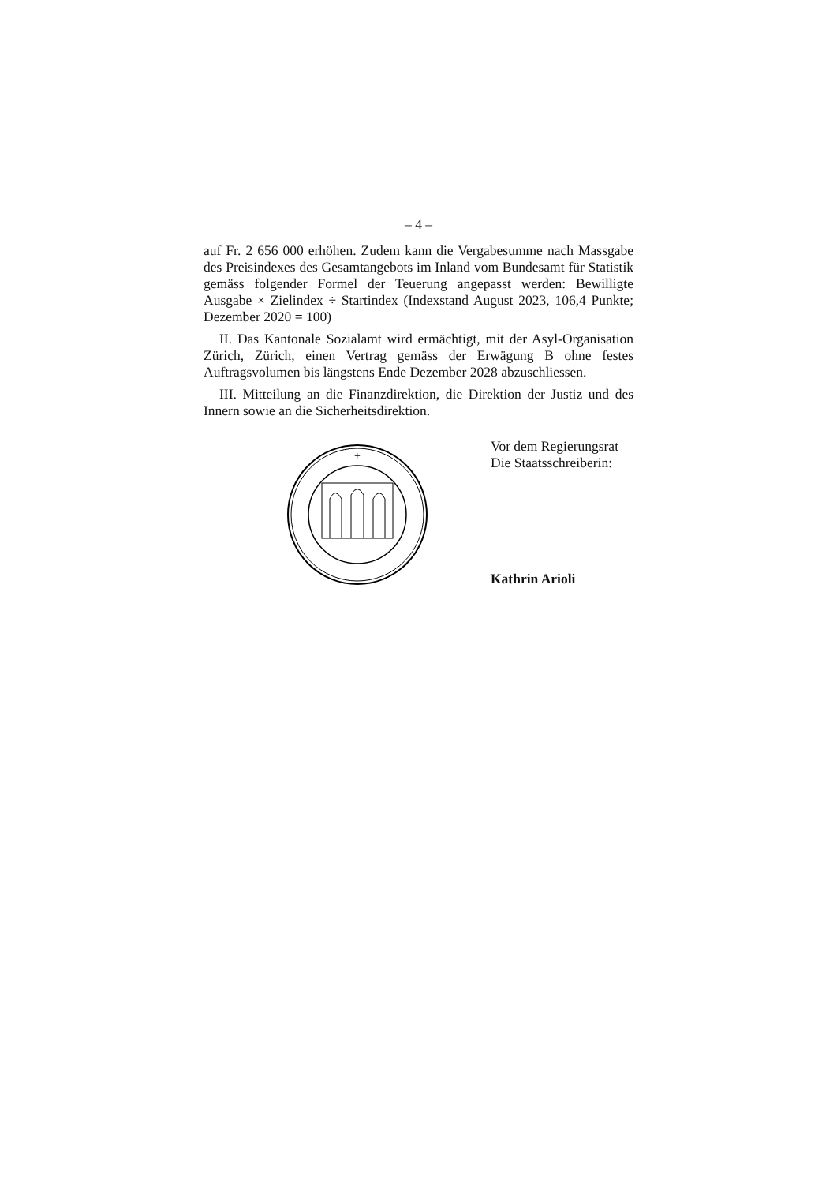– 4 –
auf Fr. 2 656 000 erhöhen. Zudem kann die Vergabesumme nach Massgabe des Preisindexes des Gesamtangebots im Inland vom Bundesamt für Statistik gemäss folgender Formel der Teuerung angepasst werden: Bewilligte Ausgabe × Zielindex ÷ Startindex (Indexstand August 2023, 106,4 Punkte; Dezember 2020 = 100)
II. Das Kantonale Sozialamt wird ermächtigt, mit der Asyl-Organisation Zürich, Zürich, einen Vertrag gemäss der Erwägung B ohne festes Auftragsvolumen bis längstens Ende Dezember 2028 abzuschliessen.
III. Mitteilung an die Finanzdirektion, die Direktion der Justiz und des Innern sowie an die Sicherheitsdirektion.
+
Vor dem Regierungsrat
Die Staatsschreiberin:
Kathrin Arioli